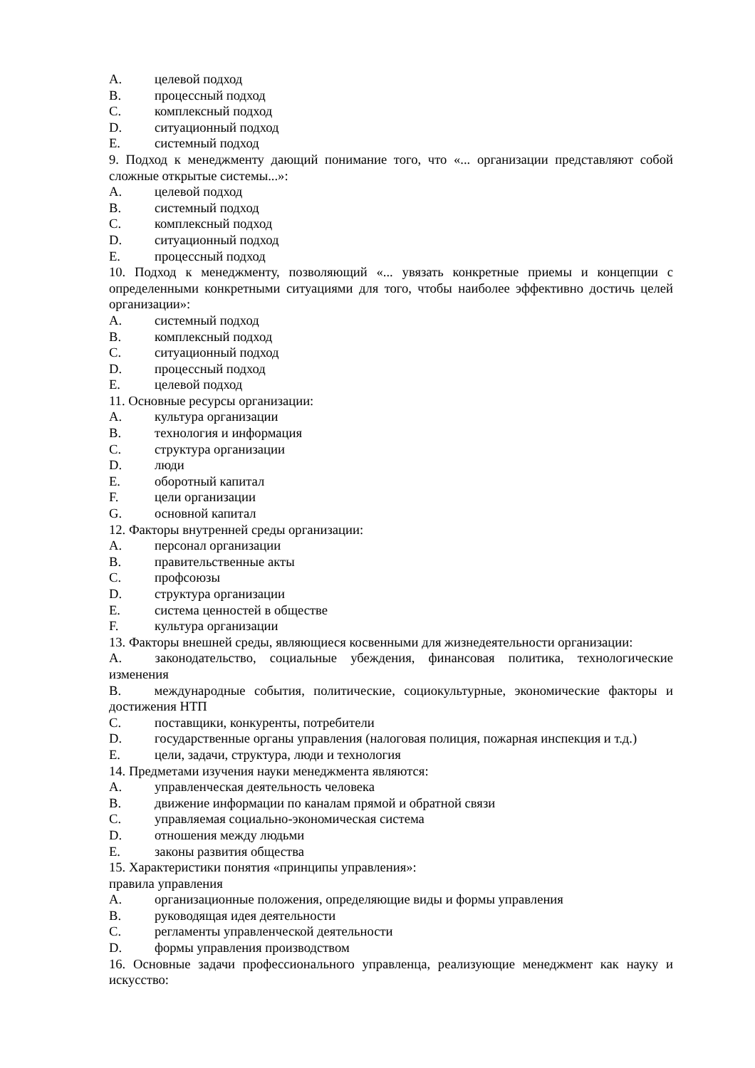A. целевой подход
B. процессный подход
C. комплексный подход
D. ситуационный подход
E. системный подход
9. Подход к менеджменту дающий понимание того, что «... организации представляют собой сложные открытые системы...»:
A. целевой подход
B. системный подход
C. комплексный подход
D. ситуационный подход
E. процессный подход
10. Подход к менеджменту, позволяющий «... увязать конкретные приемы и концепции с определенными конкретными ситуациями для того, чтобы наиболее эффективно достичь целей организации»:
A. системный подход
B. комплексный подход
C. ситуационный подход
D. процессный подход
E. целевой подход
11. Основные ресурсы организации:
A. культура организации
B. технология и информация
C. структура организации
D. люди
E. оборотный капитал
F. цели организации
G. основной капитал
12. Факторы внутренней среды организации:
A. персонал организации
B. правительственные акты
C. профсоюзы
D. структура организации
E. система ценностей в обществе
F. культура организации
13. Факторы внешней среды, являющиеся косвенными для жизнедеятельности организации:
A.   законодательство, социальные убеждения, финансовая политика, технологические изменения
B.   международные события, политические, социокультурные, экономические факторы и достижения НТП
C. поставщики, конкуренты, потребители
D. государственные органы управления (налоговая полиция, пожарная инспекция и т.д.)
E. цели, задачи, структура, люди и технология
14. Предметами изучения науки менеджмента являются:
A. управленческая деятельность человека
B. движение информации по каналам прямой и обратной связи
C. управляемая социально-экономическая система
D. отношения между людьми
E. законы развития общества
15. Характеристики понятия «принципы управления»:
правила управления
A. организационные положения, определяющие виды и формы управления
B. руководящая идея деятельности
C. регламенты управленческой деятельности
D. формы управления производством
16. Основные задачи профессионального управленца, реализующие менеджмент как науку и искусство: